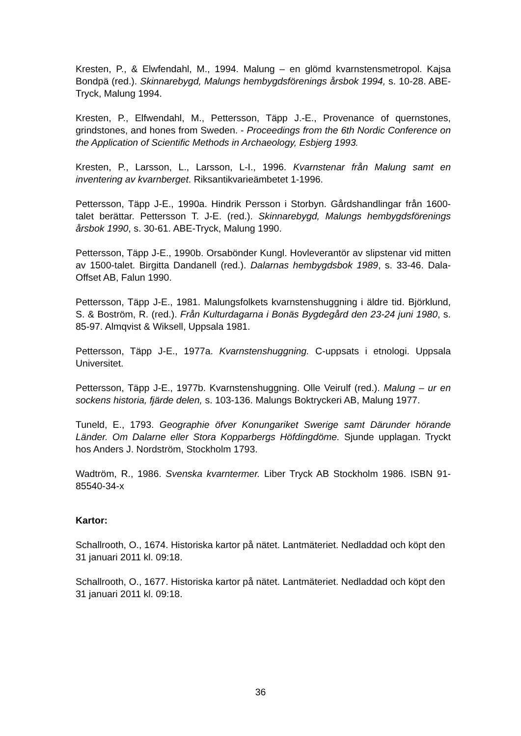Kresten, P., & Elwfendahl, M., 1994. Malung – en glömd kvarnstensmetropol. Kajsa Bondpä (red.). Skinnarebygd, Malungs hembygdsförenings årsbok 1994, s. 10-28. ABE-Tryck, Malung 1994.
Kresten, P., Elfwendahl, M., Pettersson, Täpp J.-E., Provenance of quernstones, grindstones, and hones from Sweden. - Proceedings from the 6th Nordic Conference on the Application of Scientific Methods in Archaeology, Esbjerg 1993.
Kresten, P., Larsson, L., Larsson, L-I., 1996. Kvarnstenar från Malung samt en inventering av kvarnberget. Riksantikvarieämbetet 1-1996.
Pettersson, Täpp J-E., 1990a. Hindrik Persson i Storbyn. Gårdshandlingar från 1600-talet berättar. Pettersson T. J-E. (red.). Skinnarebygd, Malungs hembygdsförenings årsbok 1990, s. 30-61. ABE-Tryck, Malung 1990.
Pettersson, Täpp J-E., 1990b. Orsabönder Kungl. Hovleverantör av slipstenar vid mitten av 1500-talet. Birgitta Dandanell (red.). Dalarnas hembygdsbok 1989, s. 33-46. Dala-Offset AB, Falun 1990.
Pettersson, Täpp J-E., 1981. Malungsfolkets kvarnstenshuggning i äldre tid. Björklund, S. & Boström, R. (red.). Från Kulturdagarna i Bonäs Bygdegård den 23-24 juni 1980, s. 85-97. Almqvist & Wiksell, Uppsala 1981.
Pettersson, Täpp J-E., 1977a. Kvarnstenshuggning. C-uppsats i etnologi. Uppsala Universitet.
Pettersson, Täpp J-E., 1977b. Kvarnstenshuggning. Olle Veirulf (red.). Malung – ur en sockens historia, fjärde delen, s. 103-136. Malungs Boktryckeri AB, Malung 1977.
Tuneld, E., 1793. Geographie öfver Konungariket Swerige samt Därunder hörande Länder. Om Dalarne eller Stora Kopparbergs Höfdingdöme. Sjunde upplagan. Tryckt hos Anders J. Nordström, Stockholm 1793.
Wadtröm, R., 1986. Svenska kvarntermer. Liber Tryck AB Stockholm 1986. ISBN 91-85540-34-x
Kartor:
Schallrooth, O., 1674. Historiska kartor på nätet. Lantmäteriet. Nedladdad och köpt den 31 januari 2011 kl. 09:18.
Schallrooth, O., 1677. Historiska kartor på nätet. Lantmäteriet. Nedladdad och köpt den 31 januari 2011 kl. 09:18.
36